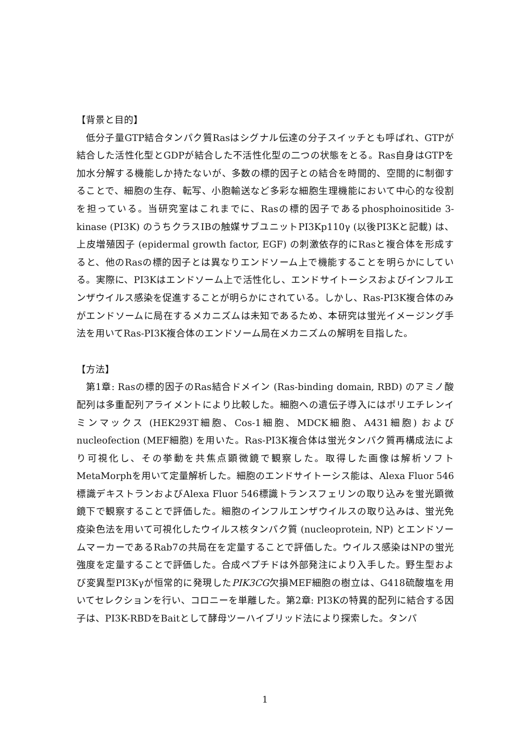【背景と目的】
低分子量GTP結合タンパク質Rasはシグナル伝達の分子スイッチとも呼ばれ、GTPが結合した活性化型とGDPが結合した不活性化型の二つの状態をとる。Ras自身はGTPを加水分解する機能しか持たないが、多数の標的因子との結合を時間的、空間的に制御することで、細胞の生存、転写、小胞輸送など多彩な細胞生理機能において中心的な役割を担っている。当研究室はこれまでに、Rasの標的因子であるphosphoinositide 3-kinase (PI3K) のうちクラスIBの触媒サブユニットPI3Kp110γ (以後PI3Kと記載) は、上皮増殖因子 (epidermal growth factor, EGF) の刺激依存的にRasと複合体を形成すると、他のRasの標的因子とは異なりエンドソーム上で機能することを明らかにしている。実際に、PI3Kはエンドソーム上で活性化し、エンドサイトーシスおよびインフルエンザウイルス感染を促進することが明らかにされている。しかし、Ras-PI3K複合体のみがエンドソームに局在するメカニズムは未知であるため、本研究は蛍光イメージング手法を用いてRas-PI3K複合体のエンドソーム局在メカニズムの解明を目指した。
【方法】
第1章: Rasの標的因子のRas結合ドメイン (Ras-binding domain, RBD) のアミノ酸配列は多重配列アライメントにより比較した。細胞への遺伝子導入にはポリエチレンイミンマックス (HEK293T細胞、Cos-1細胞、MDCK細胞、A431細胞) およびnucleofection (MEF細胞) を用いた。Ras-PI3K複合体は蛍光タンパク質再構成法により可視化し、その挙動を共焦点顕微鏡で観察した。取得した画像は解析ソフトMetaMorphを用いて定量解析した。細胞のエンドサイトーシス能は、Alexa Fluor 546標識デキストランおよびAlexa Fluor 546標識トランスフェリンの取り込みを蛍光顕微鏡下で観察することで評価した。細胞のインフルエンザウイルスの取り込みは、蛍光免疫染色法を用いて可視化したウイルス核タンパク質 (nucleoprotein, NP) とエンドソームマーカーであるRab7の共局在を定量することで評価した。ウイルス感染はNPの蛍光強度を定量することで評価した。合成ペプチドは外部発注により入手した。野生型および変異型PI3Kγが恒常的に発現したPIK3CG欠損MEF細胞の樹立は、G418硫酸塩を用いてセレクションを行い、コロニーを単離した。第2章: PI3Kの特異的配列に結合する因子は、PI3K-RBDをBaitとして酵母ツーハイブリッド法により探索した。タンパ
1